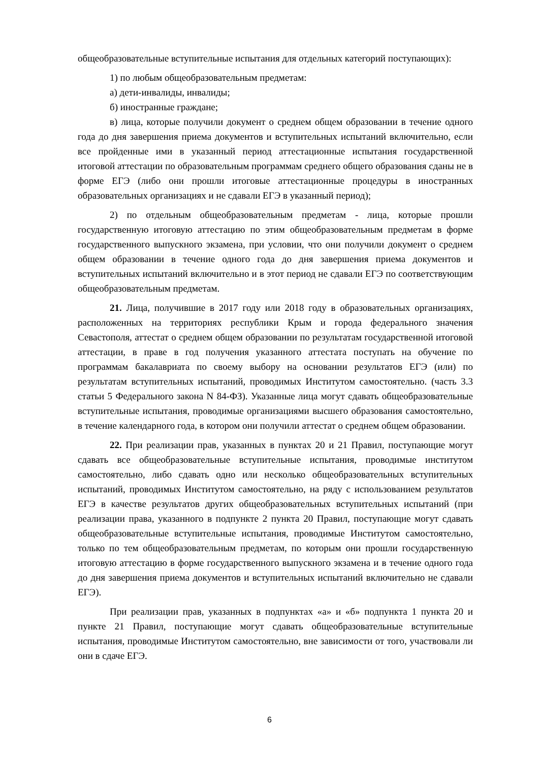общеобразовательные вступительные испытания для отдельных категорий поступающих):
1) по любым общеобразовательным предметам:
а) дети-инвалиды, инвалиды;
б) иностранные граждане;
в) лица, которые получили документ о среднем общем образовании в течение одного года до дня завершения приема документов и вступительных испытаний включительно, если все пройденные ими в указанный период аттестационные испытания государственной итоговой аттестации по образовательным программам среднего общего образования сданы не в форме ЕГЭ (либо они прошли итоговые аттестационные процедуры в иностранных образовательных организациях и не сдавали ЕГЭ в указанный период);
2) по отдельным общеобразовательным предметам - лица, которые прошли государственную итоговую аттестацию по этим общеобразовательным предметам в форме государственного выпускного экзамена, при условии, что они получили документ о среднем общем образовании в течение одного года до дня завершения приема документов и вступительных испытаний включительно и в этот период не сдавали ЕГЭ по соответствующим общеобразовательным предметам.
21. Лица, получившие в 2017 году или 2018 году в образовательных организациях, расположенных на территориях республики Крым и города федерального значения Севастополя, аттестат о среднем общем образовании по результатам государственной итоговой аттестации, в праве в год получения указанного аттестата поступать на обучение по программам бакалавриата по своему выбору на основании результатов ЕГЭ (или) по результатам вступительных испытаний, проводимых Институтом самостоятельно. (часть 3.3 статьи 5 Федерального закона N 84-ФЗ). Указанные лица могут сдавать общеобразовательные вступительные испытания, проводимые организациями высшего образования самостоятельно, в течение календарного года, в котором они получили аттестат о среднем общем образовании.
22. При реализации прав, указанных в пунктах 20 и 21 Правил, поступающие могут сдавать все общеобразовательные вступительные испытания, проводимые институтом самостоятельно, либо сдавать одно или несколько общеобразовательных вступительных испытаний, проводимых Институтом самостоятельно, на ряду с использованием результатов ЕГЭ в качестве результатов других общеобразовательных вступительных испытаний (при реализации права, указанного в подпункте 2 пункта 20 Правил, поступающие могут сдавать общеобразовательные вступительные испытания, проводимые Институтом самостоятельно, только по тем общеобразовательным предметам, по которым они прошли государственную итоговую аттестацию в форме государственного выпускного экзамена и в течение одного года до дня завершения приема документов и вступительных испытаний включительно не сдавали ЕГЭ).
При реализации прав, указанных в подпунктах «а» и «б» подпункта 1 пункта 20 и пункте 21 Правил, поступающие могут сдавать общеобразовательные вступительные испытания, проводимые Институтом самостоятельно, вне зависимости от того, участвовали ли они в сдаче ЕГЭ.
6